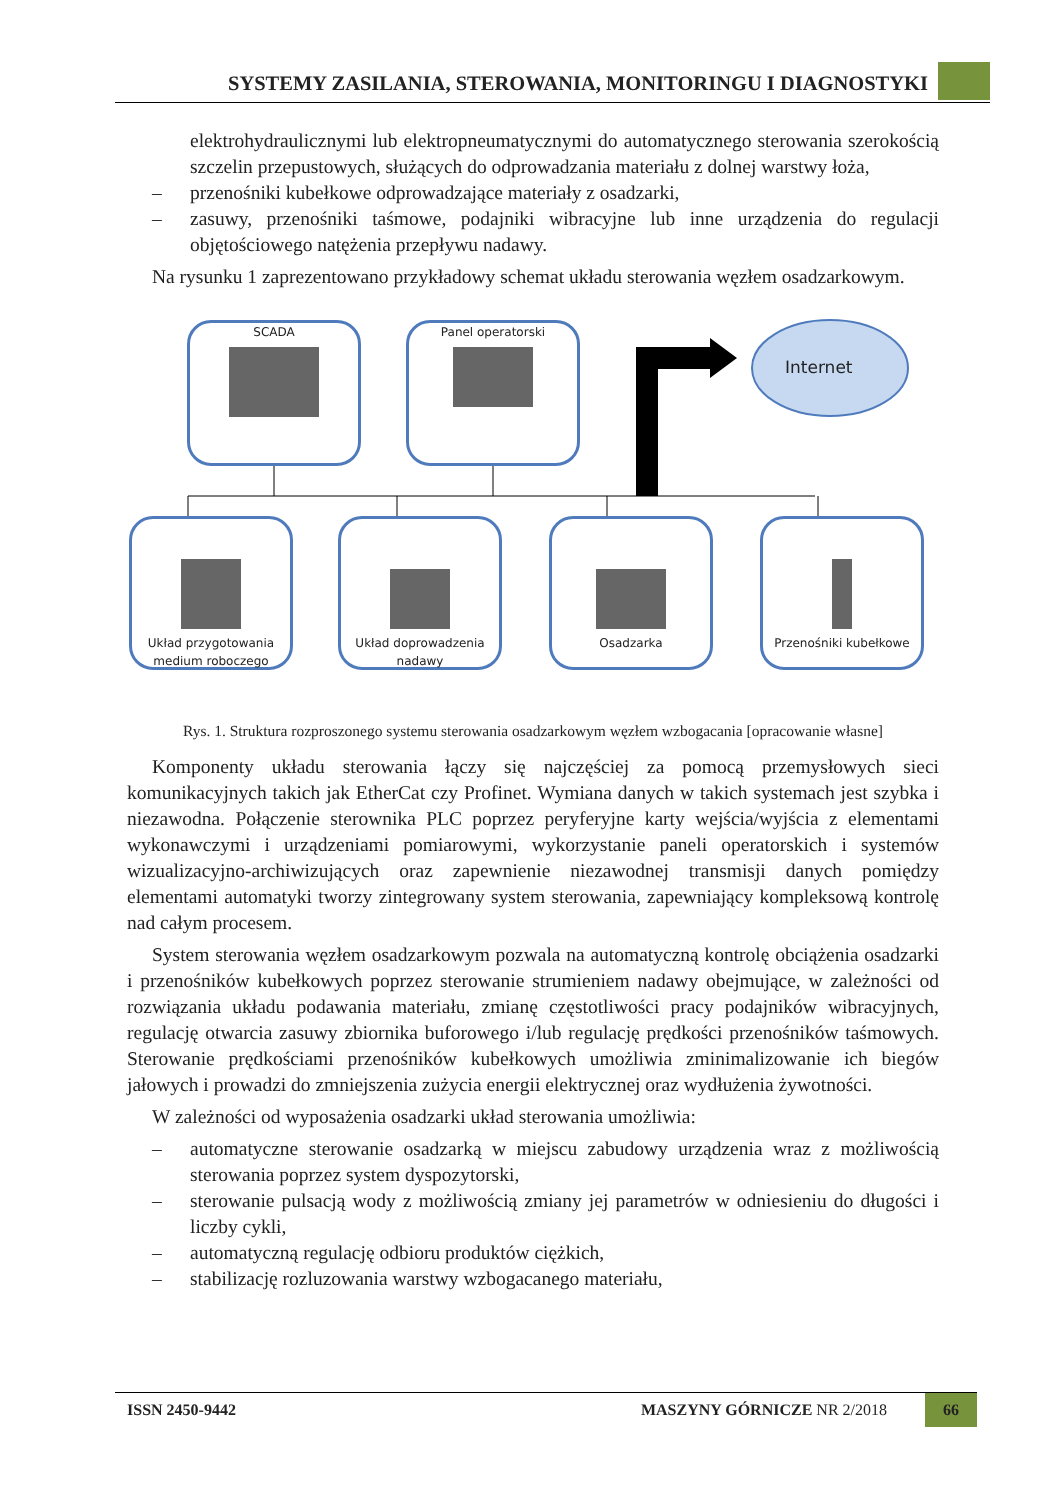SYSTEMY ZASILANIA, STEROWANIA, MONITORINGU I DIAGNOSTYKI
elektrohydraulicznymi lub elektropneumatycznymi do automatycznego sterowania szerokością szczelin przepustowych, służących do odprowadzania materiału z dolnej warstwy łoża,
– przenośniki kubełkowe odprowadzające materiały z osadzarki,
– zasuwy, przenośniki taśmowe, podajniki wibracyjne lub inne urządzenia do regulacji objętościowego natężenia przepływu nadawy.
Na rysunku 1 zaprezentowano przykładowy schemat układu sterowania węzłem osadzarkowym.
SCADA
Panel operatorski
Internet
Układ przygotowania medium roboczego
Układ doprowadzenia nadawy
Osadzarka
Przenośniki kubełkowe
Rys. 1. Struktura rozproszonego systemu sterowania osadzarkowym węzłem wzbogacania [opracowanie własne]
Komponenty układu sterowania łączy się najczęściej za pomocą przemysłowych sieci komunikacyjnych takich jak EtherCat czy Profinet. Wymiana danych w takich systemach jest szybka i niezawodna. Połączenie sterownika PLC poprzez peryferyjne karty wejścia/wyjścia z elementami wykonawczymi i urządzeniami pomiarowymi, wykorzystanie paneli operatorskich i systemów wizualizacyjno-archiwizujących oraz zapewnienie niezawodnej transmisji danych pomiędzy elementami automatyki tworzy zintegrowany system sterowania, zapewniający kompleksową kontrolę nad całym procesem.
System sterowania węzłem osadzarkowym pozwala na automatyczną kontrolę obciążenia osadzarki i przenośników kubełkowych poprzez sterowanie strumieniem nadawy obejmujące, w zależności od rozwiązania układu podawania materiału, zmianę częstotliwości pracy podajników wibracyjnych, regulację otwarcia zasuwy zbiornika buforowego i/lub regulację prędkości przenośników taśmowych. Sterowanie prędkościami przenośników kubełkowych umożliwia zminimalizowanie ich biegów jałowych i prowadzi do zmniejszenia zużycia energii elektrycznej oraz wydłużenia żywotności.
W zależności od wyposażenia osadzarki układ sterowania umożliwia:
– automatyczne sterowanie osadzarką w miejscu zabudowy urządzenia wraz z możliwością sterowania poprzez system dyspozytorski,
– sterowanie pulsacją wody z możliwością zmiany jej parametrów w odniesieniu do długości i liczby cykli,
– automatyczną regulację odbioru produktów ciężkich,
– stabilizację rozluzowania warstwy wzbogacanego materiału,
ISSN 2450-9442 MASZYNY GÓRNICZE NR 2/2018 66